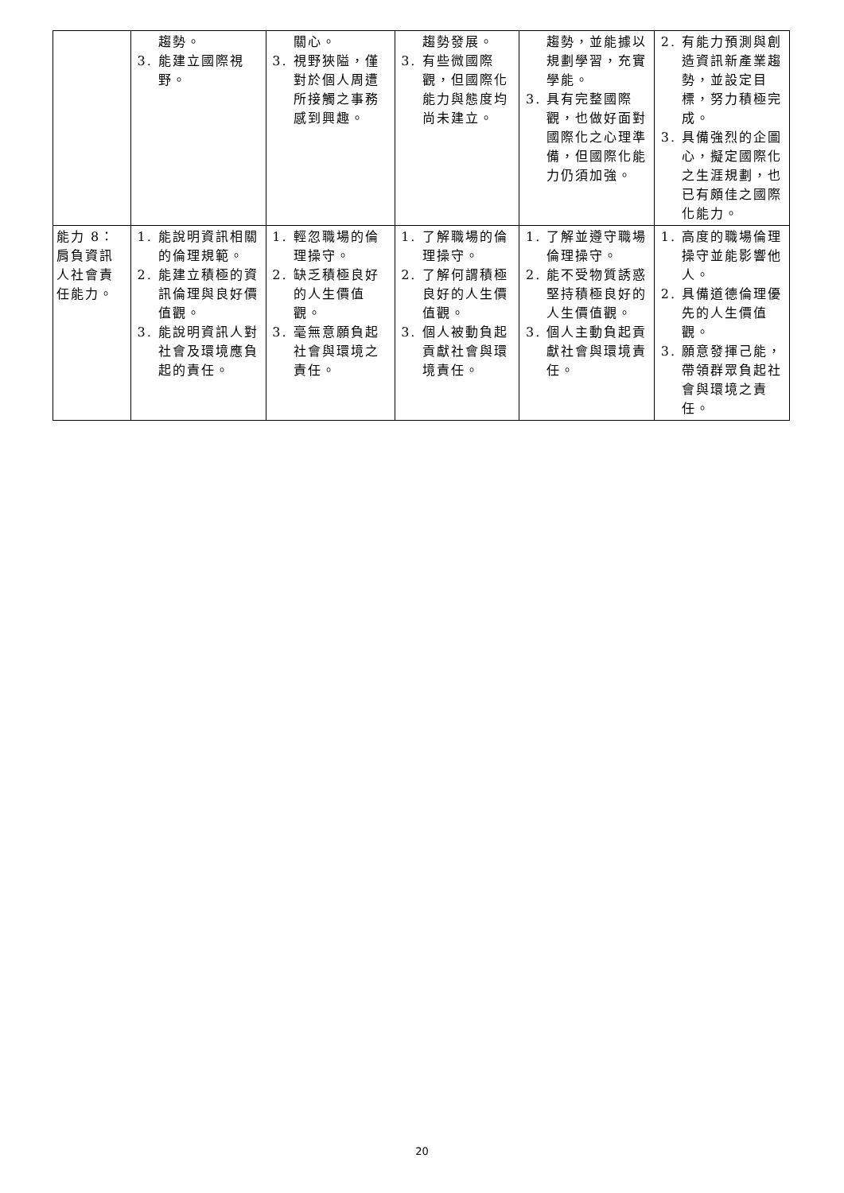| | 趨勢。 3. 能建立國際視野。 | 關心。 3. 視野狹隘，僅對於個人周遭所接觸之事務感到興趣。 | 趨勢發展。 3. 有些微國際觀，但國際化能力與態度均尚未建立。 | 趨勢，並能據以規劃學習，充實學能。 3. 具有完整國際觀，也做好面對國際化之心理準備，但國際化能力仍須加強。 | 2. 有能力預測與創造資訊新產業趨勢，並設定目標，努力積極完成。 3. 具備強烈的企圖心，擬定國際化之生涯規劃，也已有頗佳之國際化能力。 |
| 能力 8：肩負資訊人社會責任能力。 | 1. 能說明資訊相關的倫理規範。 2. 能建立積極的資訊倫理與良好價值觀。 3. 能說明資訊人對社會及環境應負起的責任。 | 1. 輕忽職場的倫理操守。 2. 缺乏積極良好的人生價值觀。 3. 毫無意願負起社會與環境之責任。 | 1. 了解職場的倫理操守。 2. 了解何謂積極良好的人生價值觀。 3. 個人被動負起貢獻社會與環境責任。 | 1. 了解並遵守職場倫理操守。 2. 能不受物質誘惑堅持積極良好的人生價值觀。 3. 個人主動負起貢獻社會與環境責任。 | 1. 高度的職場倫理操守並能影響他人。 2. 具備道德倫理優先的人生價值觀。 3. 願意發揮己能，帶領群眾負起社會與環境之責任。 |
20